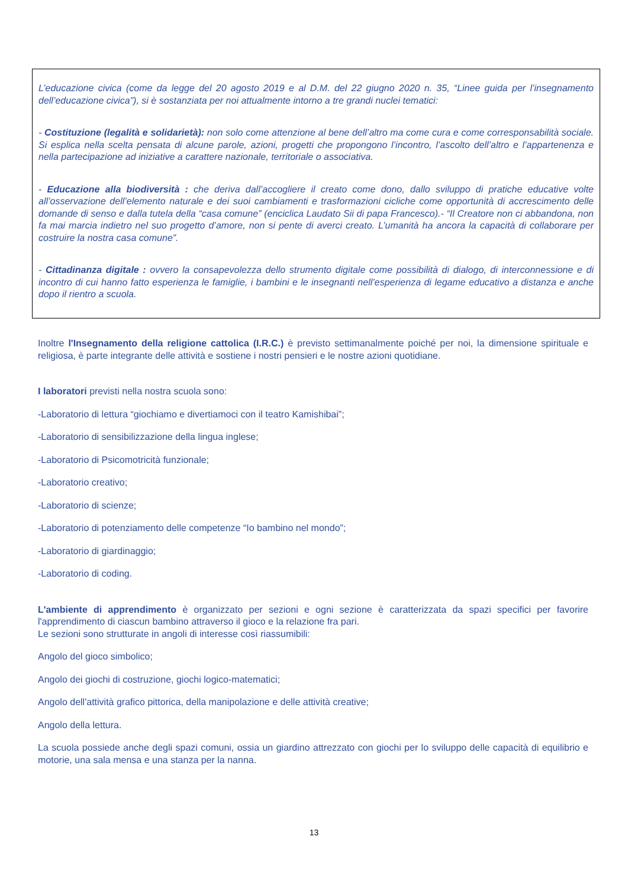L’educazione civica (come da legge del 20 agosto 2019 e al D.M. del 22 giugno 2020 n. 35, “Linee guida per l’insegnamento dell’educazione civica”), si è sostanziata per noi attualmente intorno a tre grandi nuclei tematici:
- Costituzione (legalità e solidarietà): non solo come attenzione al bene dell’altro ma come cura e come corresponsabilità sociale. Si esplica nella scelta pensata di alcune parole, azioni, progetti che propongono l’incontro, l’ascolto dell’altro e l’appartenenza e nella partecipazione ad iniziative a carattere nazionale, territoriale o associativa.
- Educazione alla biodiversità : che deriva dall’accogliere il creato come dono, dallo sviluppo di pratiche educative volte all’osservazione dell’elemento naturale e dei suoi cambiamenti e trasformazioni cicliche come opportunità di accrescimento delle domande di senso e dalla tutela della “casa comune” (enciclica Laudato Sii di papa Francesco).- “Il Creatore non ci abbandona, non fa mai marcia indietro nel suo progetto d’amore, non si pente di averci creato. L’umanità ha ancora la capacità di collaborare per costruire la nostra casa comune”.
- Cittadinanza digitale : ovvero la consapevolezza dello strumento digitale come possibilità di dialogo, di interconnessione e di incontro di cui hanno fatto esperienza le famiglie, i bambini e le insegnanti nell’esperienza di legame educativo a distanza e anche dopo il rientro a scuola.
Inoltre l'Insegnamento della religione cattolica (I.R.C.) è previsto settimanalmente poiché per noi, la dimensione spirituale e religiosa, è parte integrante delle attività e sostiene i nostri pensieri e le nostre azioni quotidiane.
I laboratori previsti nella nostra scuola sono:
-Laboratorio di lettura “giochiamo e divertiamoci con il teatro Kamishibai”;
-Laboratorio di sensibilizzazione della lingua inglese;
-Laboratorio di Psicomotricità funzionale;
-Laboratorio creativo;
-Laboratorio di scienze;
-Laboratorio di potenziamento delle competenze “Io bambino nel mondo”;
-Laboratorio di giardinaggio;
-Laboratorio di coding.
L'ambiente di apprendimento è organizzato per sezioni e ogni sezione è caratterizzata da spazi specifici per favorire l'apprendimento di ciascun bambino attraverso il gioco e la relazione fra pari.
Le sezioni sono strutturate in angoli di interesse così riassumibili:
Angolo del gioco simbolico;
Angolo dei giochi di costruzione, giochi logico-matematici;
Angolo dell'attività grafico pittorica, della manipolazione e delle attività creative;
Angolo della lettura.
La scuola possiede anche degli spazi comuni, ossia un giardino attrezzato con giochi per lo sviluppo delle capacità di equilibrio e motorie, una sala mensa e una stanza per la nanna.
13